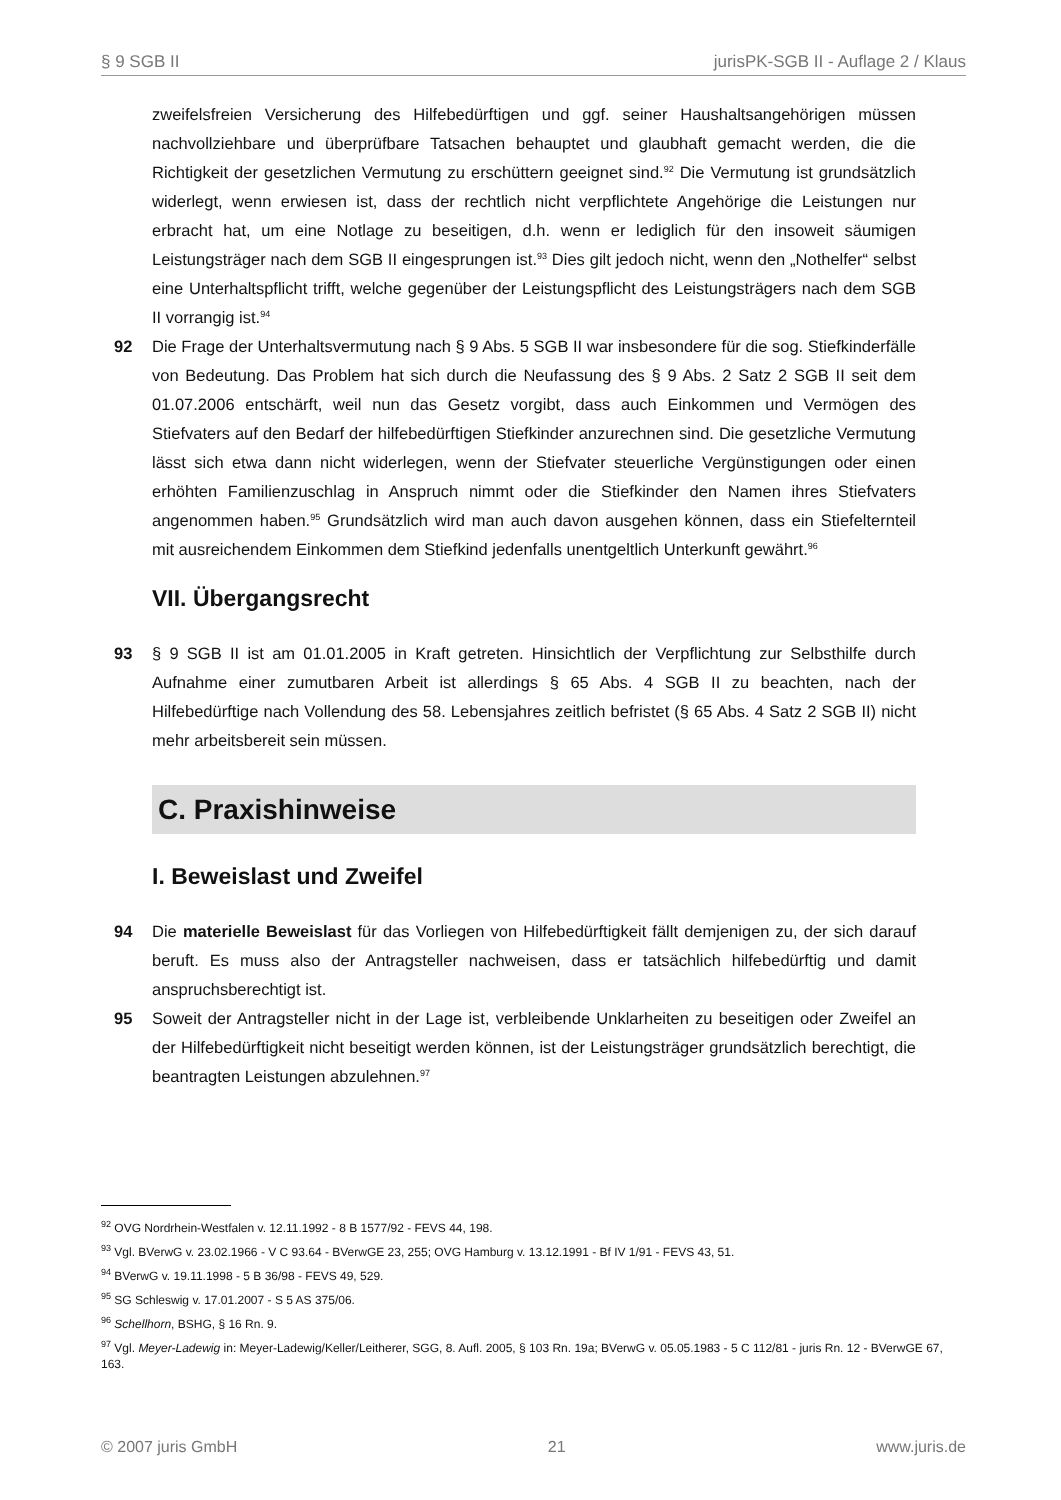§ 9 SGB II jurisPK-SGB II - Auflage 2 / Klaus
zweifelsfreien Versicherung des Hilfebedürftigen und ggf. seiner Haushaltsangehörigen müssen nachvollziehbare und überprüfbare Tatsachen behauptet und glaubhaft gemacht werden, die die Richtigkeit der gesetzlichen Vermutung zu erschüttern geeignet sind.<sup>92</sup> Die Vermutung ist grundsätzlich widerlegt, wenn erwiesen ist, dass der rechtlich nicht verpflichtete Angehörige die Leistungen nur erbracht hat, um eine Notlage zu beseitigen, d.h. wenn er lediglich für den insoweit säumigen Leistungsträger nach dem SGB II eingesprungen ist.<sup>93</sup> Dies gilt jedoch nicht, wenn den „Nothelfer“ selbst eine Unterhaltspflicht trifft, welche gegenüber der Leistungspflicht des Leistungsträgers nach dem SGB II vorrangig ist.<sup>94</sup>
92 Die Frage der Unterhaltsvermutung nach § 9 Abs. 5 SGB II war insbesondere für die sog. Stiefkinderfälle von Bedeutung. Das Problem hat sich durch die Neufassung des § 9 Abs. 2 Satz 2 SGB II seit dem 01.07.2006 entschärft, weil nun das Gesetz vorgibt, dass auch Einkommen und Vermögen des Stiefvaters auf den Bedarf der hilfebedürftigen Stiefkinder anzurechnen sind. Die gesetzliche Vermutung lässt sich etwa dann nicht widerlegen, wenn der Stiefvater steuerliche Vergünstigungen oder einen erhöhten Familienzuschlag in Anspruch nimmt oder die Stiefkinder den Namen ihres Stiefvaters angenommen haben.<sup>95</sup> Grundsätzlich wird man auch davon ausgehen können, dass ein Stiefelternteil mit ausreichendem Einkommen dem Stiefkind jedenfalls unentgeltlich Unterkunft gewährt.<sup>96</sup>
VII. Übergangsrecht
93 § 9 SGB II ist am 01.01.2005 in Kraft getreten. Hinsichtlich der Verpflichtung zur Selbsthilfe durch Aufnahme einer zumutbaren Arbeit ist allerdings § 65 Abs. 4 SGB II zu beachten, nach der Hilfebedürftige nach Vollendung des 58. Lebensjahres zeitlich befristet (§ 65 Abs. 4 Satz 2 SGB II) nicht mehr arbeitsbereit sein müssen.
C. Praxishinweise
I. Beweislast und Zweifel
94 Die materielle Beweislast für das Vorliegen von Hilfebedürftigkeit fällt demjenigen zu, der sich darauf beruft. Es muss also der Antragsteller nachweisen, dass er tatsächlich hilfebedürftig und damit anspruchsberechtigt ist.
95 Soweit der Antragsteller nicht in der Lage ist, verbleibende Unklarheiten zu beseitigen oder Zweifel an der Hilfebedürftigkeit nicht beseitigt werden können, ist der Leistungsträger grundsätzlich berechtigt, die beantragten Leistungen abzulehnen.<sup>97</sup>
<sup>92</sup> OVG Nordrhein-Westfalen v. 12.11.1992 - 8 B 1577/92 - FEVS 44, 198.
<sup>93</sup> Vgl. BVerwG v. 23.02.1966 - V C 93.64 - BVerwGE 23, 255; OVG Hamburg v. 13.12.1991 - Bf IV 1/91 - FEVS 43, 51.
<sup>94</sup> BVerwG v. 19.11.1998 - 5 B 36/98 - FEVS 49, 529.
<sup>95</sup> SG Schleswig v. 17.01.2007 - S 5 AS 375/06.
<sup>96</sup> Schellhorn, BSHG, § 16 Rn. 9.
<sup>97</sup> Vgl. Meyer-Ladewig in: Meyer-Ladewig/Keller/Leitherer, SGG, 8. Aufl. 2005, § 103 Rn. 19a; BVerwG v. 05.05.1983 - 5 C 112/81 - juris Rn. 12 - BVerwGE 67, 163.
© 2007 juris GmbH 21 www.juris.de